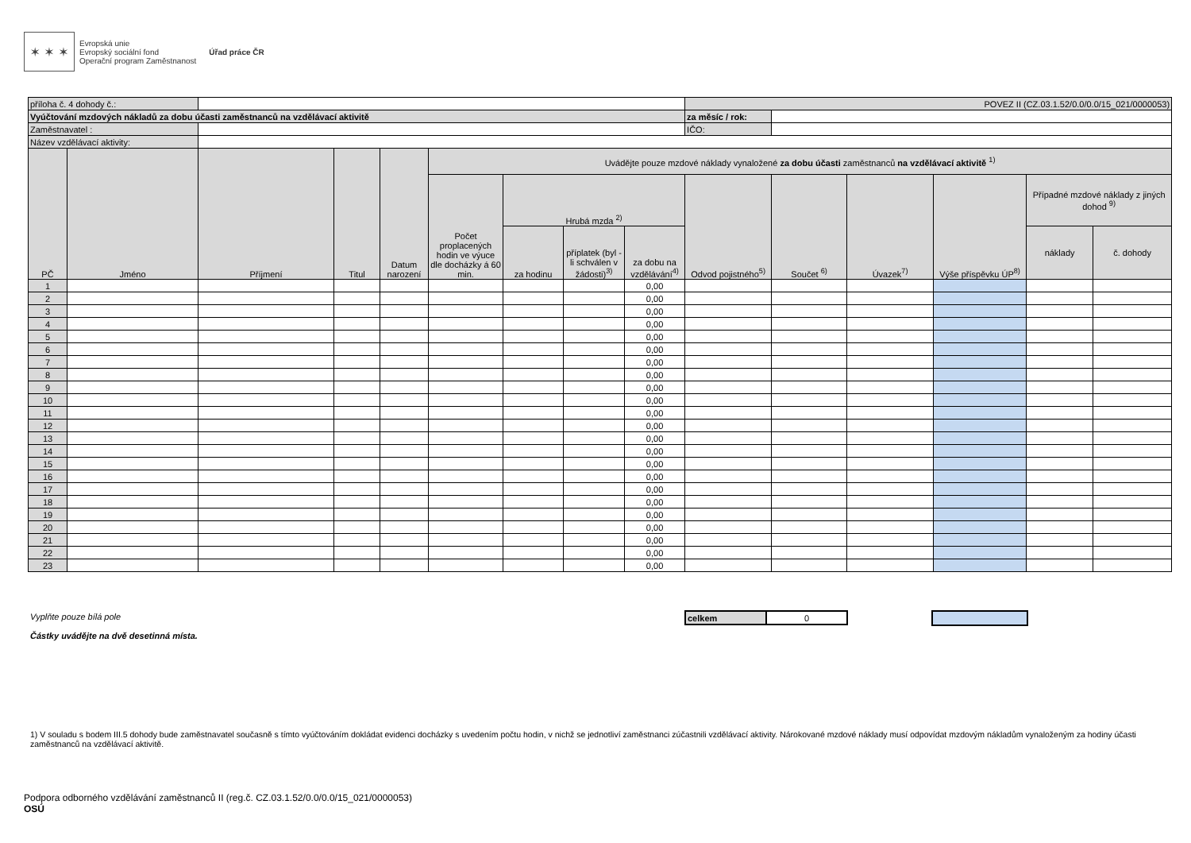✶ ✶ ✶
Evropská unie
Evropský sociální fond
Operační program Zaměstnanost
Úřad práce ČR
| příloha č. 4 dohody č.: | | | | | | | | | POVEZ II (CZ.03.1.52/0.0/0.0/15_021/0000053) | | | | | |
| Vyúčtování mzdových nákladů za dobu účasti zaměstnanců na vzdělávací aktivitě | | | | | | | | | za měsíc / rok: | | | | | |
| Zaměstnavatel : | | | | | | | | | IČO: | | | | | |
| Název vzdělávací aktivity: | | | | | | | | | | | | | | |
| PČ | Jméno | Příjmení | Titul | Datum narození | Uvádějte pouze mzdové náklady vynaložené za dobu účasti zaměstnanců na vzdělávací aktivitě <sup>1)</sup> | | | | | | | | | |
| | | | | | Počet proplacených hodin ve výuce dle docházky á 60 min. | Hrubá mzda <sup>2)</sup> | | | Odvod pojistného<sup>5)</sup> | Součet <sup>6)</sup> | Úvazek<sup>7)</sup> | Výše příspěvku ÚP<sup>8)</sup> | Případné mzdové náklady z jiných dohod <sup>9)</sup> | |
| | | | | | | za hodinu | příplatek (byl -li schválen v žádosti)<sup>3)</sup> | za dobu na vzdělávání<sup>4)</sup> | | | | | náklady | č. dohody |
| 1 | | | | | | | | 0,00 | | | | | | |
| 2 | | | | | | | | 0,00 | | | | | | |
| 3 | | | | | | | | 0,00 | | | | | | |
| 4 | | | | | | | | 0,00 | | | | | | |
| 5 | | | | | | | | 0,00 | | | | | | |
| 6 | | | | | | | | 0,00 | | | | | | |
| 7 | | | | | | | | 0,00 | | | | | | |
| 8 | | | | | | | | 0,00 | | | | | | |
| 9 | | | | | | | | 0,00 | | | | | | |
| 10 | | | | | | | | 0,00 | | | | | | |
| 11 | | | | | | | | 0,00 | | | | | | |
| 12 | | | | | | | | 0,00 | | | | | | |
| 13 | | | | | | | | 0,00 | | | | | | |
| 14 | | | | | | | | 0,00 | | | | | | |
| 15 | | | | | | | | 0,00 | | | | | | |
| 16 | | | | | | | | 0,00 | | | | | | |
| 17 | | | | | | | | 0,00 | | | | | | |
| 18 | | | | | | | | 0,00 | | | | | | |
| 19 | | | | | | | | 0,00 | | | | | | |
| 20 | | | | | | | | 0,00 | | | | | | |
| 21 | | | | | | | | 0,00 | | | | | | |
| 22 | | | | | | | | 0,00 | | | | | | |
| 23 | | | | | | | | 0,00 | | | | | | |
Vyplňte pouze bílá pole
Částky uvádějte na dvě desetinná místa.
| celkem | 0 |
1) V souladu s bodem III.5 dohody bude zaměstnavatel současně s tímto vyúčtováním dokládat evidenci docházky s uvedením počtu hodin, v nichž se jednotliví zaměstnanci zúčastnili vzdělávací aktivity. Nárokované mzdové náklady musí odpovídat mzdovým nákladům vynaloženým za hodiny účasti zaměstnanců na vzdělávací aktivitě.
Podpora odborného vzdělávání zaměstnanců II (reg.č. CZ.03.1.52/0.0/0.0/15_021/0000053)
OSÚ